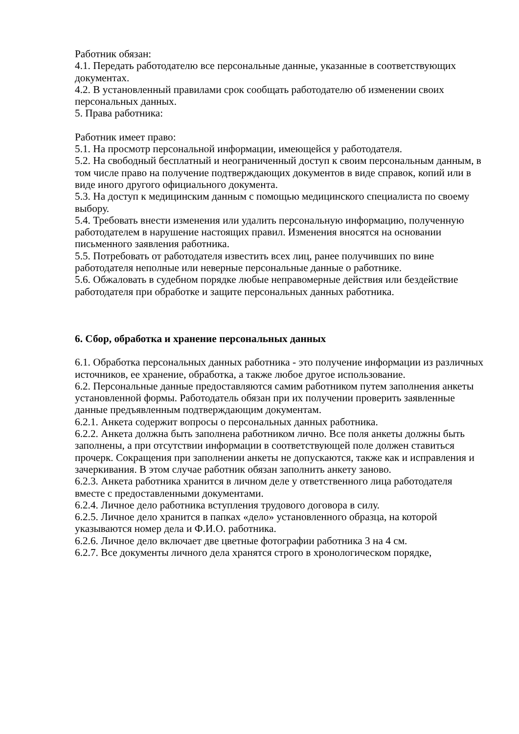Работник обязан:
4.1. Передать работодателю все персональные данные, указанные в соответствующих документах.
4.2. В установленный правилами срок сообщать работодателю об изменении своих персональных данных.
5. Права работника:
Работник имеет право:
5.1. На просмотр персональной информации, имеющейся у работодателя.
5.2. На свободный бесплатный и неограниченный доступ к своим персональным данным, в том числе право на получение подтверждающих документов в виде справок, копий или в виде иного другого официального документа.
5.3. На доступ к медицинским данным с помощью медицинского специалиста по своему выбору.
5.4. Требовать внести изменения или удалить персональную информацию, полученную работодателем в нарушение настоящих правил. Изменения вносятся на основании письменного заявления работника.
5.5. Потребовать от работодателя известить всех лиц, ранее получивших по вине работодателя неполные или неверные персональные данные о работнике.
5.6. Обжаловать в судебном порядке любые неправомерные действия или бездействие работодателя при обработке и защите персональных данных работника.
6. Сбор, обработка и хранение персональных данных
6.1. Обработка персональных данных работника - это получение информации из различных источников, ее хранение, обработка, а также любое другое использование.
6.2. Персональные данные предоставляются самим работником путем заполнения анкеты установленной формы. Работодатель обязан при их получении проверить заявленные данные предъявленным подтверждающим документам.
6.2.1. Анкета содержит вопросы о персональных данных работника.
6.2.2. Анкета должна быть заполнена работником лично. Все поля анкеты должны быть заполнены, а при отсутствии информации в соответствующей поле должен ставиться прочерк. Сокращения при заполнении анкеты не допускаются, также как и исправления и зачеркивания. В этом случае работник обязан заполнить анкету заново.
6.2.3. Анкета работника хранится в личном деле у ответственного лица работодателя вместе с предоставленными документами.
6.2.4. Личное дело работника вступления трудового договора в силу.
6.2.5. Личное дело хранится в папках «дело» установленного образца, на которой указываются номер дела и Ф.И.О. работника.
6.2.6. Личное дело включает две цветные фотографии работника 3 на 4 см.
6.2.7. Все документы личного дела хранятся строго в хронологическом порядке,